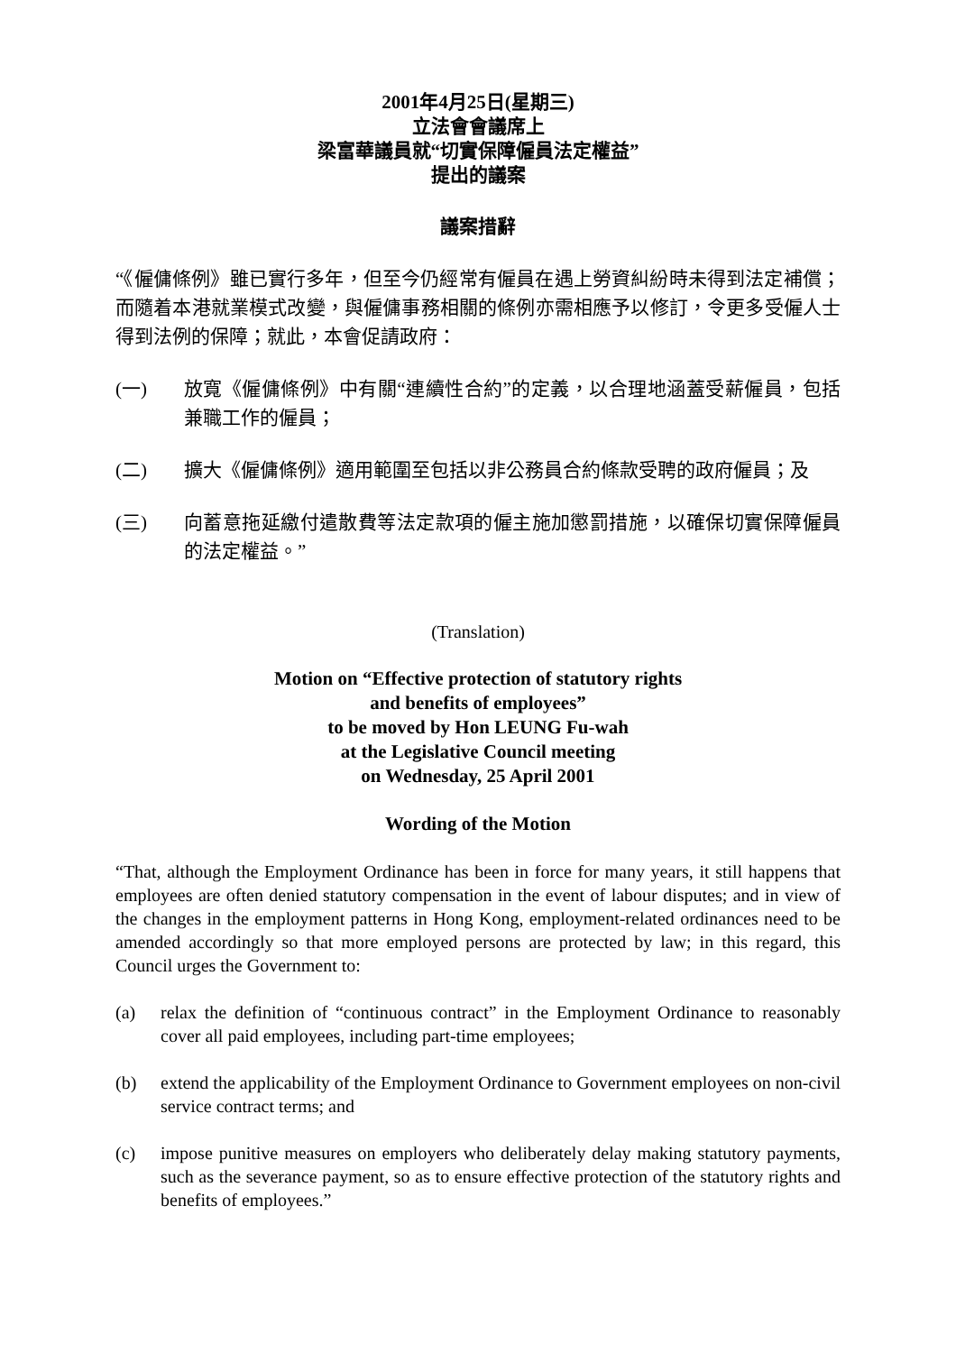2001年4月25日(星期三)
立法會會議席上
梁富華議員就“切實保障僱員法定權益”
提出的議案
議案措辭
“《僱傭條例》雖已實行多年，但至今仍經常有僱員在遇上勞資糾紛時未得到法定補償；而隨着本港就業模式改變，與僱傭事務相關的條例亦需相應予以修訂，令更多受僱人士得到法例的保障；就此，本會促請政府：
(一) 放寬《僱傭條例》中有關“連續性合約”的定義，以合理地涵蓋受薪僱員，包括兼職工作的僱員；
(二) 擴大《僱傭條例》適用範圍至包括以非公務員合約條款受聘的政府僱員；及
(三) 向蓄意拖延繳付遣散費等法定款項的僱主施加懲罰措施，以確保切實保障僱員的法定權益。”
(Translation)
Motion on “Effective protection of statutory rights
and benefits of employees”
to be moved by Hon LEUNG Fu-wah
at the Legislative Council meeting
on Wednesday, 25 April 2001
Wording of the Motion
“That, although the Employment Ordinance has been in force for many years, it still happens that employees are often denied statutory compensation in the event of labour disputes; and in view of the changes in the employment patterns in Hong Kong, employment-related ordinances need to be amended accordingly so that more employed persons are protected by law; in this regard, this Council urges the Government to:
(a) relax the definition of “continuous contract” in the Employment Ordinance to reasonably cover all paid employees, including part-time employees;
(b) extend the applicability of the Employment Ordinance to Government employees on non-civil service contract terms; and
(c) impose punitive measures on employers who deliberately delay making statutory payments, such as the severance payment, so as to ensure effective protection of the statutory rights and benefits of employees.”